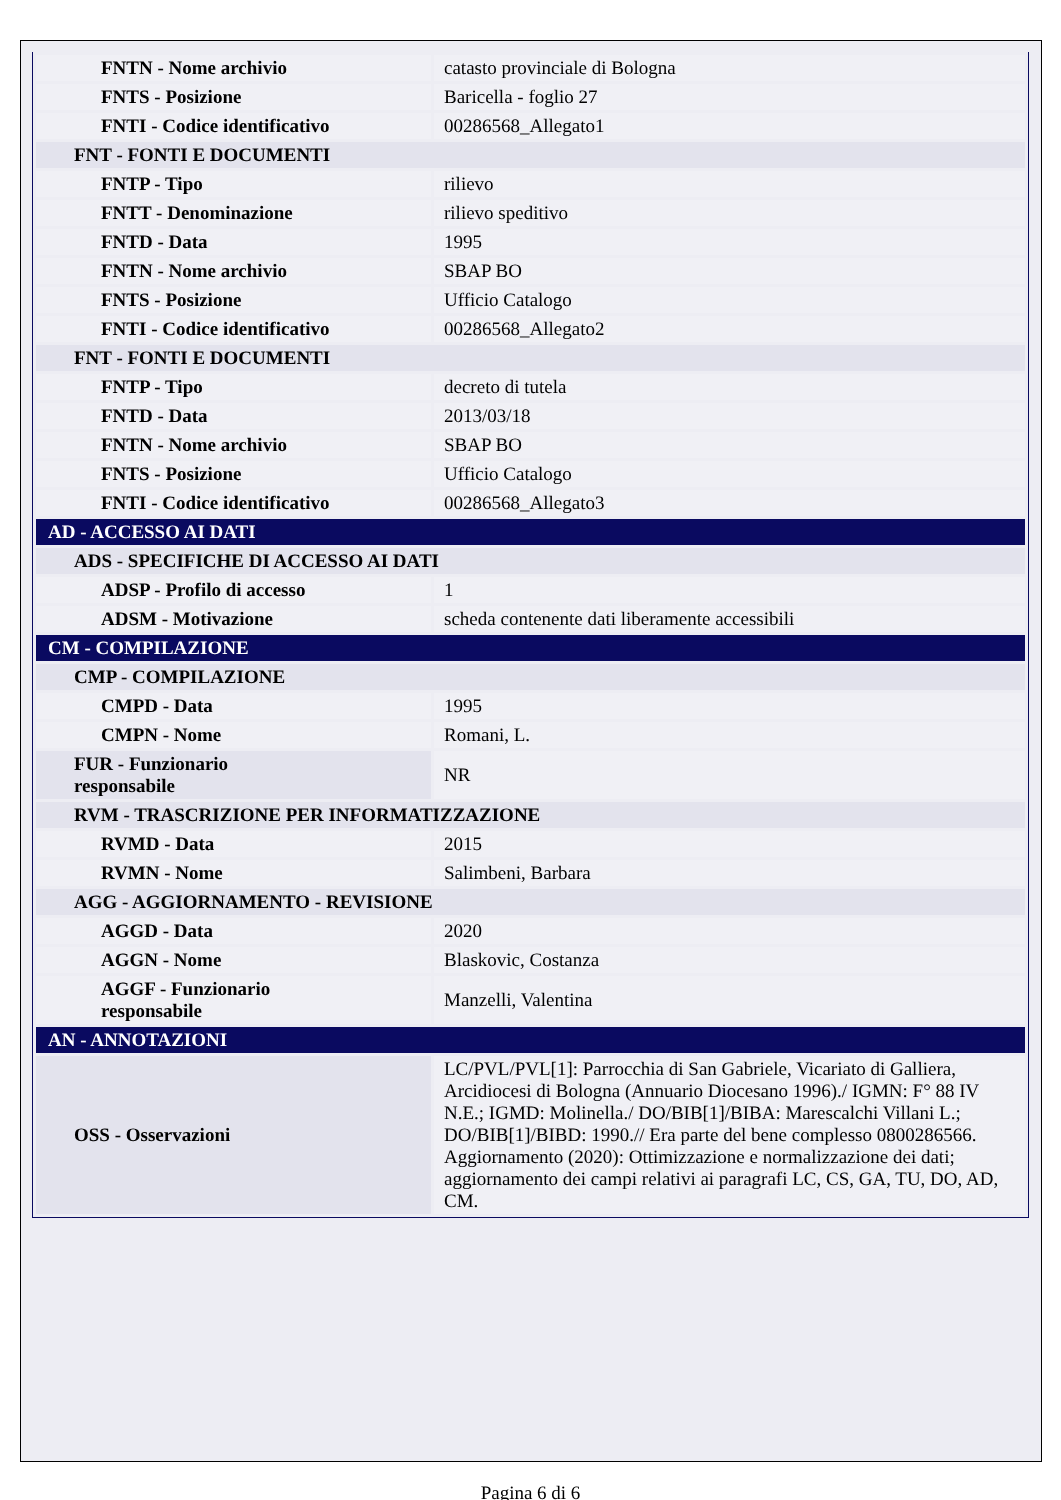| FNTN - Nome archivio | catasto provinciale di Bologna |
| FNTS - Posizione | Baricella - foglio 27 |
| FNTI - Codice identificativo | 00286568_Allegato1 |
| FNT - FONTI E DOCUMENTI | |
| FNTP - Tipo | rilievo |
| FNTT - Denominazione | rilievo speditivo |
| FNTD - Data | 1995 |
| FNTN - Nome archivio | SBAP BO |
| FNTS - Posizione | Ufficio Catalogo |
| FNTI - Codice identificativo | 00286568_Allegato2 |
| FNT - FONTI E DOCUMENTI | |
| FNTP - Tipo | decreto di tutela |
| FNTD - Data | 2013/03/18 |
| FNTN - Nome archivio | SBAP BO |
| FNTS - Posizione | Ufficio Catalogo |
| FNTI - Codice identificativo | 00286568_Allegato3 |
| AD - ACCESSO AI DATI | |
| ADS - SPECIFICHE DI ACCESSO AI DATI | |
| ADSP - Profilo di accesso | 1 |
| ADSM - Motivazione | scheda contenente dati liberamente accessibili |
| CM - COMPILAZIONE | |
| CMP - COMPILAZIONE | |
| CMPD - Data | 1995 |
| CMPN - Nome | Romani, L. |
| FUR - Funzionario responsabile | NR |
| RVM - TRASCRIZIONE PER INFORMATIZZAZIONE | |
| RVMD - Data | 2015 |
| RVMN - Nome | Salimbeni, Barbara |
| AGG - AGGIORNAMENTO - REVISIONE | |
| AGGD - Data | 2020 |
| AGGN - Nome | Blaskovic, Costanza |
| AGGF - Funzionario responsabile | Manzelli, Valentina |
| AN - ANNOTAZIONI | |
| OSS - Osservazioni | LC/PVL/PVL[1]: Parrocchia di San Gabriele, Vicariato di Galliera, Arcidiocesi di Bologna (Annuario Diocesano 1996)./ IGMN: F° 88 IV N.E.; IGMD: Molinella./ DO/BIB[1]/BIBA: Marescalchi Villani L.; DO/BIB[1]/BIBD: 1990.// Era parte del bene complesso 0800286566. Aggiornamento (2020): Ottimizzazione e normalizzazione dei dati; aggiornamento dei campi relativi ai paragrafi LC, CS, GA, TU, DO, AD, CM. |
Pagina 6 di 6